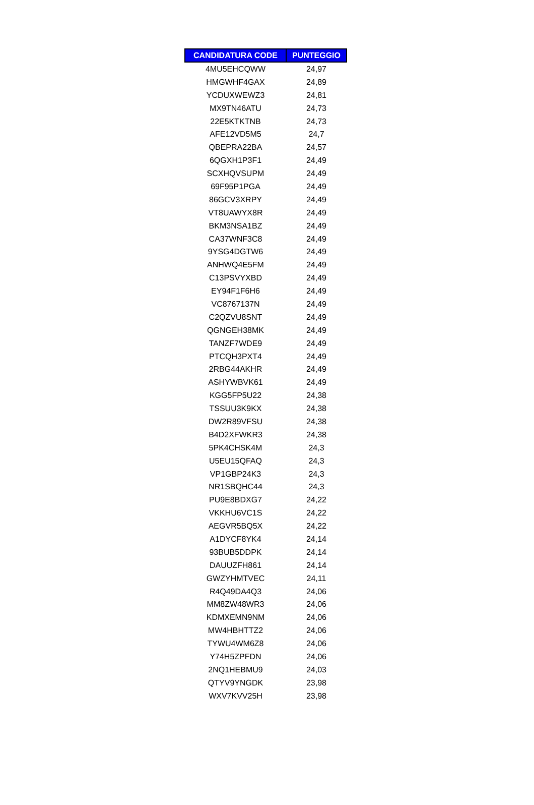| CANDIDATURA CODE | PUNTEGGIO |
| --- | --- |
| 4MU5EHCQWW | 24,97 |
| HMGWHF4GAX | 24,89 |
| YCDUXWEWZ3 | 24,81 |
| MX9TN46ATU | 24,73 |
| 22E5KTKTNB | 24,73 |
| AFE12VD5M5 | 24,7 |
| QBEPRA22BA | 24,57 |
| 6QGXH1P3F1 | 24,49 |
| SCXHQVSUPM | 24,49 |
| 69F95P1PGA | 24,49 |
| 86GCV3XRPY | 24,49 |
| VT8UAWYX8R | 24,49 |
| BKM3NSA1BZ | 24,49 |
| CA37WNF3C8 | 24,49 |
| 9YSG4DGTW6 | 24,49 |
| ANHWQ4E5FM | 24,49 |
| C13PSVYXBD | 24,49 |
| EY94F1F6H6 | 24,49 |
| VC8767137N | 24,49 |
| C2QZVU8SNT | 24,49 |
| QGNGEH38MK | 24,49 |
| TANZF7WDE9 | 24,49 |
| PTCQH3PXT4 | 24,49 |
| 2RBG44AKHR | 24,49 |
| ASHYWBVK61 | 24,49 |
| KGG5FP5U22 | 24,38 |
| TSSUU3K9KX | 24,38 |
| DW2R89VFSU | 24,38 |
| B4D2XFWKR3 | 24,38 |
| 5PK4CHSK4M | 24,3 |
| U5EU15QFAQ | 24,3 |
| VP1GBP24K3 | 24,3 |
| NR1SBQHC44 | 24,3 |
| PU9E8BDXG7 | 24,22 |
| VKKHU6VC1S | 24,22 |
| AEGVR5BQ5X | 24,22 |
| A1DYCF8YK4 | 24,14 |
| 93BUB5DDPK | 24,14 |
| DAUUZFH861 | 24,14 |
| GWZYHMTVEC | 24,11 |
| R4Q49DA4Q3 | 24,06 |
| MM8ZW48WR3 | 24,06 |
| KDMXEMN9NM | 24,06 |
| MW4HBHTTZ2 | 24,06 |
| TYWU4WM6Z8 | 24,06 |
| Y74H5ZPFDN | 24,06 |
| 2NQ1HEBMU9 | 24,03 |
| QTYV9YNGDK | 23,98 |
| WXV7KVV25H | 23,98 |